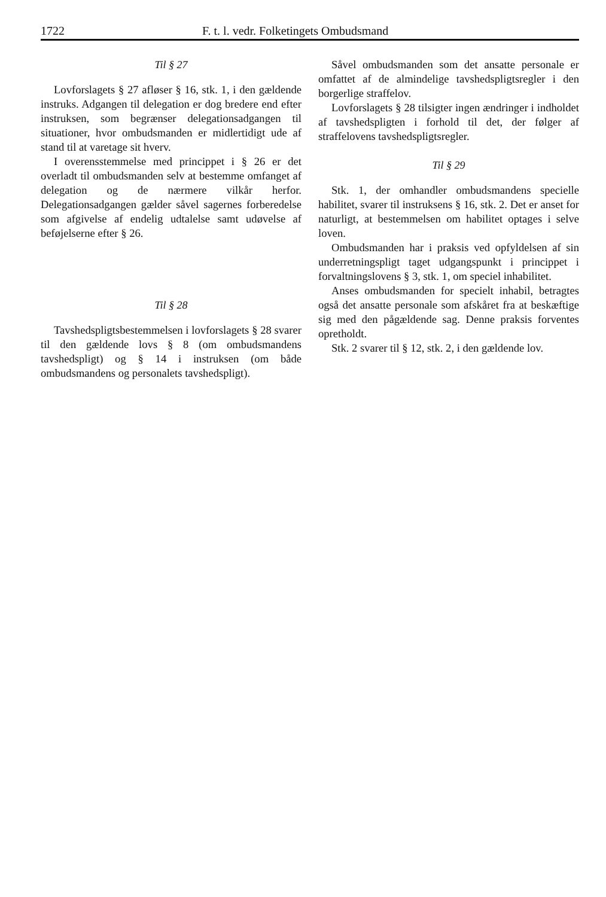1722 F. t. l. vedr. Folketingets Ombudsmand
Til § 27
Lovforslagets § 27 afløser § 16, stk. 1, i den gældende instruks. Adgangen til delegation er dog bredere end efter instruksen, som begrænser delegationsadgangen til situationer, hvor ombudsmanden er midlertidigt ude af stand til at varetage sit hverv.
I overensstemmelse med princippet i § 26 er det overladt til ombudsmanden selv at bestemme omfanget af delegation og de nærmere vilkår herfor. Delegationsadgangen gælder såvel sagernes forberedelse som afgivelse af endelig udtalelse samt udøvelse af beføjelserne efter § 26.
Til § 28
Tavshedspligtsbestemmelsen i lovforslagets § 28 svarer til den gældende lovs § 8 (om ombudsmandens tavshedspligt) og § 14 i instruksen (om både ombudsmandens og personalets tavshedspligt).
Såvel ombudsmanden som det ansatte personale er omfattet af de almindelige tavshedspligtsregler i den borgerlige straffelov.
Lovforslagets § 28 tilsigter ingen ændringer i indholdet af tavshedspligten i forhold til det, der følger af straffelovens tavshedspligtsregler.
Til § 29
Stk. 1, der omhandler ombudsmandens specielle habilitet, svarer til instruksens § 16, stk. 2. Det er anset for naturligt, at bestemmelsen om habilitet optages i selve loven.
Ombudsmanden har i praksis ved opfyldelsen af sin underretningspligt taget udgangspunkt i princippet i forvaltningslovens § 3, stk. 1, om speciel inhabilitet.
Anses ombudsmanden for specielt inhabil, betragtes også det ansatte personale som afskåret fra at beskæftige sig med den pågældende sag. Denne praksis forventes opretholdt.
Stk. 2 svarer til § 12, stk. 2, i den gældende lov.